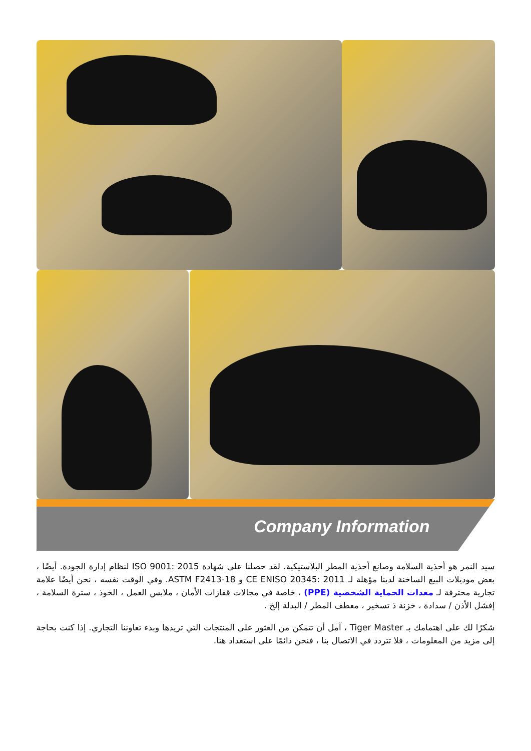Company Information
سيد النمر هو أحذية السلامة وصانع أحذية المطر البلاستيكية. لقد حصلنا على شهادة ISO 9001: 2015 لنظام إدارة الجودة. أيضًا ، بعض موديلات البيع الساخنة لدينا مؤهلة لـ CE ENISO 20345: 2011 و ASTM F2413-18. وفي الوقت نفسه ، نحن أيضًا علامة تجارية محترفة لـ معدات الحماية الشخصية (PPE) ، خاصة في مجالات قفازات الأمان ، ملابس العمل ، الخوذ ، سترة السلامة ، إفشل الأذن / سدادة ، خزنة ذ تسخير ، معطف المطر / البدلة إلخ .
شكرًا لك على اهتمامك بـ Tiger Master ، آمل أن تتمكن من العثور على المنتجات التي تريدها وبدء تعاوننا التجاري. إذا كنت بحاجة إلى مزيد من المعلومات ، فلا تتردد في الاتصال بنا ، فنحن دائمًا على استعداد هنا.